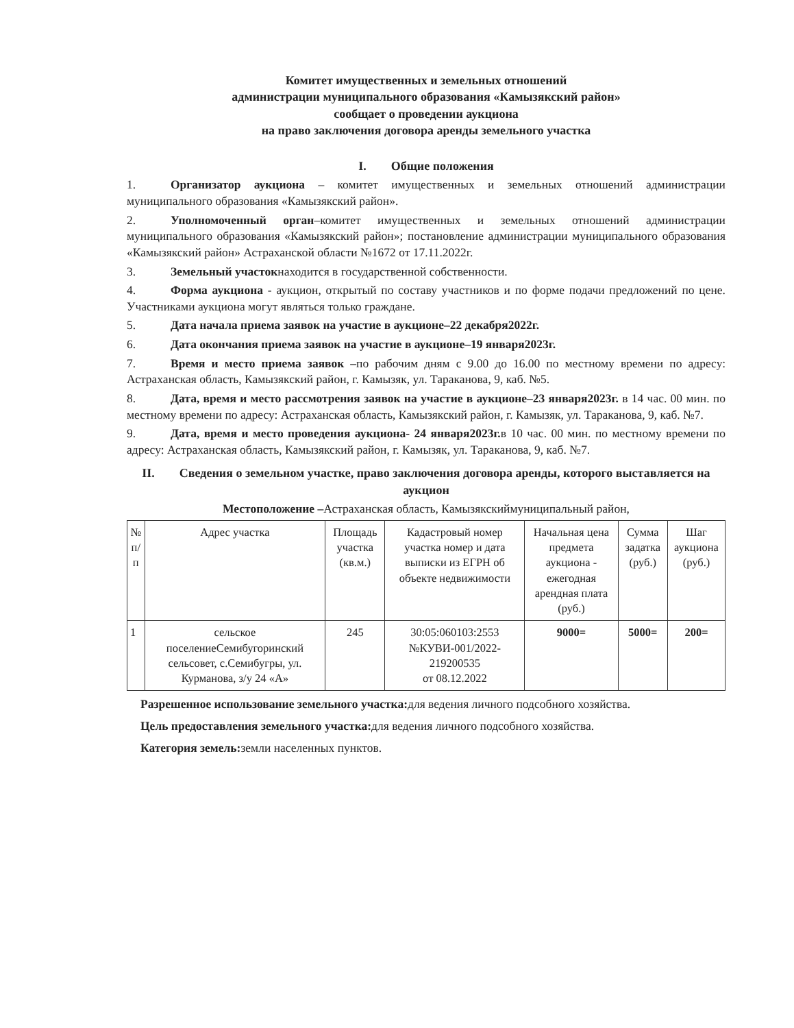Комитет имущественных и земельных отношений
администрации муниципального образования «Камызякский район»
сообщает о проведении аукциона
на право заключения договора аренды земельного участка
I. Общие положения
1. Организатор аукциона – комитет имущественных и земельных отношений администрации муниципального образования «Камызякский район».
2. Уполномоченный орган–комитет имущественных и земельных отношений администрации муниципального образования «Камызякский район»; постановление администрации муниципального образования «Камызякский район» Астраханской области №1672 от 17.11.2022г.
3. Земельный участокнаходится в государственной собственности.
4. Форма аукциона - аукцион, открытый по составу участников и по форме подачи предложений по цене. Участниками аукциона могут являться только граждане.
5. Дата начала приема заявок на участие в аукционе–22 декабря2022г.
6. Дата окончания приема заявок на участие в аукционе–19 января2023г.
7. Время и место приема заявок –по рабочим дням с 9.00 до 16.00 по местному времени по адресу: Астраханская область, Камызякский район, г. Камызяк, ул. Тараканова, 9, каб. №5.
8. Дата, время и место рассмотрения заявок на участие в аукционе–23 января2023г. в 14 час. 00 мин. по местному времени по адресу: Астраханская область, Камызякский район, г. Камызяк, ул. Тараканова, 9, каб. №7.
9. Дата, время и место проведения аукциона- 24 января2023г. в 10 час. 00 мин. по местному времени по адресу: Астраханская область, Камызякский район, г. Камызяк, ул. Тараканова, 9, каб. №7.
II. Сведения о земельном участке, право заключения договора аренды, которого выставляется на аукцион
Местоположение –Астраханская область, Камызякскиймуниципальный район,
| № п/п | Адрес участка | Площадь участка (кв.м.) | Кадастровый номер участка номер и дата выписки из ЕГРН об объекте недвижимости | Начальная цена предмета аукциона - ежегодная арендная плата (руб.) | Сумма задатка (руб.) | Шаг аукциона (руб.) |
| --- | --- | --- | --- | --- | --- | --- |
| 1 | сельское поселениеСемибугоринский сельсовет, с.Семибугры, ул. Курманова, з/у 24 «А» | 245 | 30:05:060103:2553 №КУВИ-001/2022-219200535 от 08.12.2022 | 9000= | 5000= | 200= |
Разрешенное использование земельного участка: для ведения личного подсобного хозяйства.
Цель предоставления земельного участка: для ведения личного подсобного хозяйства.
Категория земель: земли населенных пунктов.